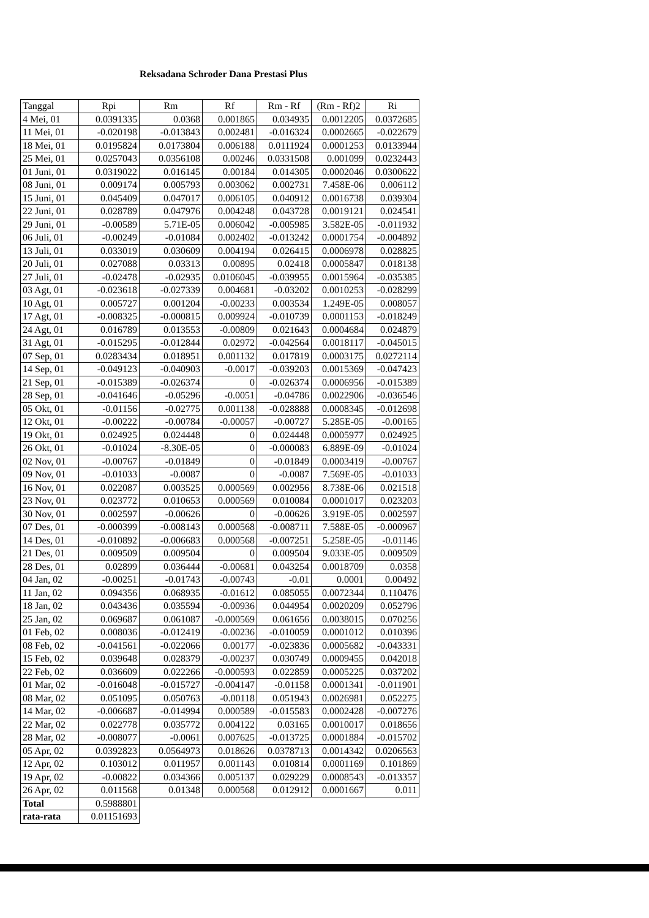Reksadana Schroder Dana Prestasi Plus
| Tanggal | Rpi | Rm | Rf | Rm - Rf | (Rm - Rf)2 | Ri |
| --- | --- | --- | --- | --- | --- | --- |
| 4 Mei, 01 | 0.0391335 | 0.0368 | 0.001865 | 0.034935 | 0.0012205 | 0.0372685 |
| 11 Mei, 01 | -0.020198 | -0.013843 | 0.002481 | -0.016324 | 0.0002665 | -0.022679 |
| 18 Mei, 01 | 0.0195824 | 0.0173804 | 0.006188 | 0.0111924 | 0.0001253 | 0.0133944 |
| 25 Mei, 01 | 0.0257043 | 0.0356108 | 0.00246 | 0.0331508 | 0.001099 | 0.0232443 |
| 01 Juni, 01 | 0.0319022 | 0.016145 | 0.00184 | 0.014305 | 0.0002046 | 0.0300622 |
| 08 Juni, 01 | 0.009174 | 0.005793 | 0.003062 | 0.002731 | 7.458E-06 | 0.006112 |
| 15 Juni, 01 | 0.045409 | 0.047017 | 0.006105 | 0.040912 | 0.0016738 | 0.039304 |
| 22 Juni, 01 | 0.028789 | 0.047976 | 0.004248 | 0.043728 | 0.0019121 | 0.024541 |
| 29 Juni, 01 | -0.00589 | 5.71E-05 | 0.006042 | -0.005985 | 3.582E-05 | -0.011932 |
| 06 Juli, 01 | -0.00249 | -0.01084 | 0.002402 | -0.013242 | 0.0001754 | -0.004892 |
| 13 Juli, 01 | 0.033019 | 0.030609 | 0.004194 | 0.026415 | 0.0006978 | 0.028825 |
| 20 Juli, 01 | 0.027088 | 0.03313 | 0.00895 | 0.02418 | 0.0005847 | 0.018138 |
| 27 Juli, 01 | -0.02478 | -0.02935 | 0.0106045 | -0.039955 | 0.0015964 | -0.035385 |
| 03 Agt, 01 | -0.023618 | -0.027339 | 0.004681 | -0.03202 | 0.0010253 | -0.028299 |
| 10 Agt, 01 | 0.005727 | 0.001204 | -0.00233 | 0.003534 | 1.249E-05 | 0.008057 |
| 17 Agt, 01 | -0.008325 | -0.000815 | 0.009924 | -0.010739 | 0.0001153 | -0.018249 |
| 24 Agt, 01 | 0.016789 | 0.013553 | -0.00809 | 0.021643 | 0.0004684 | 0.024879 |
| 31 Agt, 01 | -0.015295 | -0.012844 | 0.02972 | -0.042564 | 0.0018117 | -0.045015 |
| 07 Sep, 01 | 0.0283434 | 0.018951 | 0.001132 | 0.017819 | 0.0003175 | 0.0272114 |
| 14 Sep, 01 | -0.049123 | -0.040903 | -0.0017 | -0.039203 | 0.0015369 | -0.047423 |
| 21 Sep, 01 | -0.015389 | -0.026374 | 0 | -0.026374 | 0.0006956 | -0.015389 |
| 28 Sep, 01 | -0.041646 | -0.05296 | -0.0051 | -0.04786 | 0.0022906 | -0.036546 |
| 05 Okt, 01 | -0.01156 | -0.02775 | 0.001138 | -0.028888 | 0.0008345 | -0.012698 |
| 12 Okt, 01 | -0.00222 | -0.00784 | -0.00057 | -0.00727 | 5.285E-05 | -0.00165 |
| 19 Okt, 01 | 0.024925 | 0.024448 | 0 | 0.024448 | 0.0005977 | 0.024925 |
| 26 Okt, 01 | -0.01024 | -8.30E-05 | 0 | -0.000083 | 6.889E-09 | -0.01024 |
| 02 Nov, 01 | -0.00767 | -0.01849 | 0 | -0.01849 | 0.0003419 | -0.00767 |
| 09 Nov, 01 | -0.01033 | -0.0087 | 0 | -0.0087 | 7.569E-05 | -0.01033 |
| 16 Nov, 01 | 0.022087 | 0.003525 | 0.000569 | 0.002956 | 8.738E-06 | 0.021518 |
| 23 Nov, 01 | 0.023772 | 0.010653 | 0.000569 | 0.010084 | 0.0001017 | 0.023203 |
| 30 Nov, 01 | 0.002597 | -0.00626 | 0 | -0.00626 | 3.919E-05 | 0.002597 |
| 07 Des, 01 | -0.000399 | -0.008143 | 0.000568 | -0.008711 | 7.588E-05 | -0.000967 |
| 14 Des, 01 | -0.010892 | -0.006683 | 0.000568 | -0.007251 | 5.258E-05 | -0.01146 |
| 21 Des, 01 | 0.009509 | 0.009504 | 0 | 0.009504 | 9.033E-05 | 0.009509 |
| 28 Des, 01 | 0.02899 | 0.036444 | -0.00681 | 0.043254 | 0.0018709 | 0.0358 |
| 04 Jan, 02 | -0.00251 | -0.01743 | -0.00743 | -0.01 | 0.0001 | 0.00492 |
| 11 Jan, 02 | 0.094356 | 0.068935 | -0.01612 | 0.085055 | 0.0072344 | 0.110476 |
| 18 Jan, 02 | 0.043436 | 0.035594 | -0.00936 | 0.044954 | 0.0020209 | 0.052796 |
| 25 Jan, 02 | 0.069687 | 0.061087 | -0.000569 | 0.061656 | 0.0038015 | 0.070256 |
| 01 Feb, 02 | 0.008036 | -0.012419 | -0.00236 | -0.010059 | 0.0001012 | 0.010396 |
| 08 Feb, 02 | -0.041561 | -0.022066 | 0.00177 | -0.023836 | 0.0005682 | -0.043331 |
| 15 Feb, 02 | 0.039648 | 0.028379 | -0.00237 | 0.030749 | 0.0009455 | 0.042018 |
| 22 Feb, 02 | 0.036609 | 0.022266 | -0.000593 | 0.022859 | 0.0005225 | 0.037202 |
| 01 Mar, 02 | -0.016048 | -0.015727 | -0.004147 | -0.01158 | 0.0001341 | -0.011901 |
| 08 Mar, 02 | 0.051095 | 0.050763 | -0.00118 | 0.051943 | 0.0026981 | 0.052275 |
| 14 Mar, 02 | -0.006687 | -0.014994 | 0.000589 | -0.015583 | 0.0002428 | -0.007276 |
| 22 Mar, 02 | 0.022778 | 0.035772 | 0.004122 | 0.03165 | 0.0010017 | 0.018656 |
| 28 Mar, 02 | -0.008077 | -0.0061 | 0.007625 | -0.013725 | 0.0001884 | -0.015702 |
| 05 Apr, 02 | 0.0392823 | 0.0564973 | 0.018626 | 0.0378713 | 0.0014342 | 0.0206563 |
| 12 Apr, 02 | 0.103012 | 0.011957 | 0.001143 | 0.010814 | 0.0001169 | 0.101869 |
| 19 Apr, 02 | -0.00822 | 0.034366 | 0.005137 | 0.029229 | 0.0008543 | -0.013357 |
| 26 Apr, 02 | 0.011568 | 0.01348 | 0.000568 | 0.012912 | 0.0001667 | 0.011 |
| Total | 0.5988801 | | | | | |
| rata-rata | 0.01151693 | | | | | |